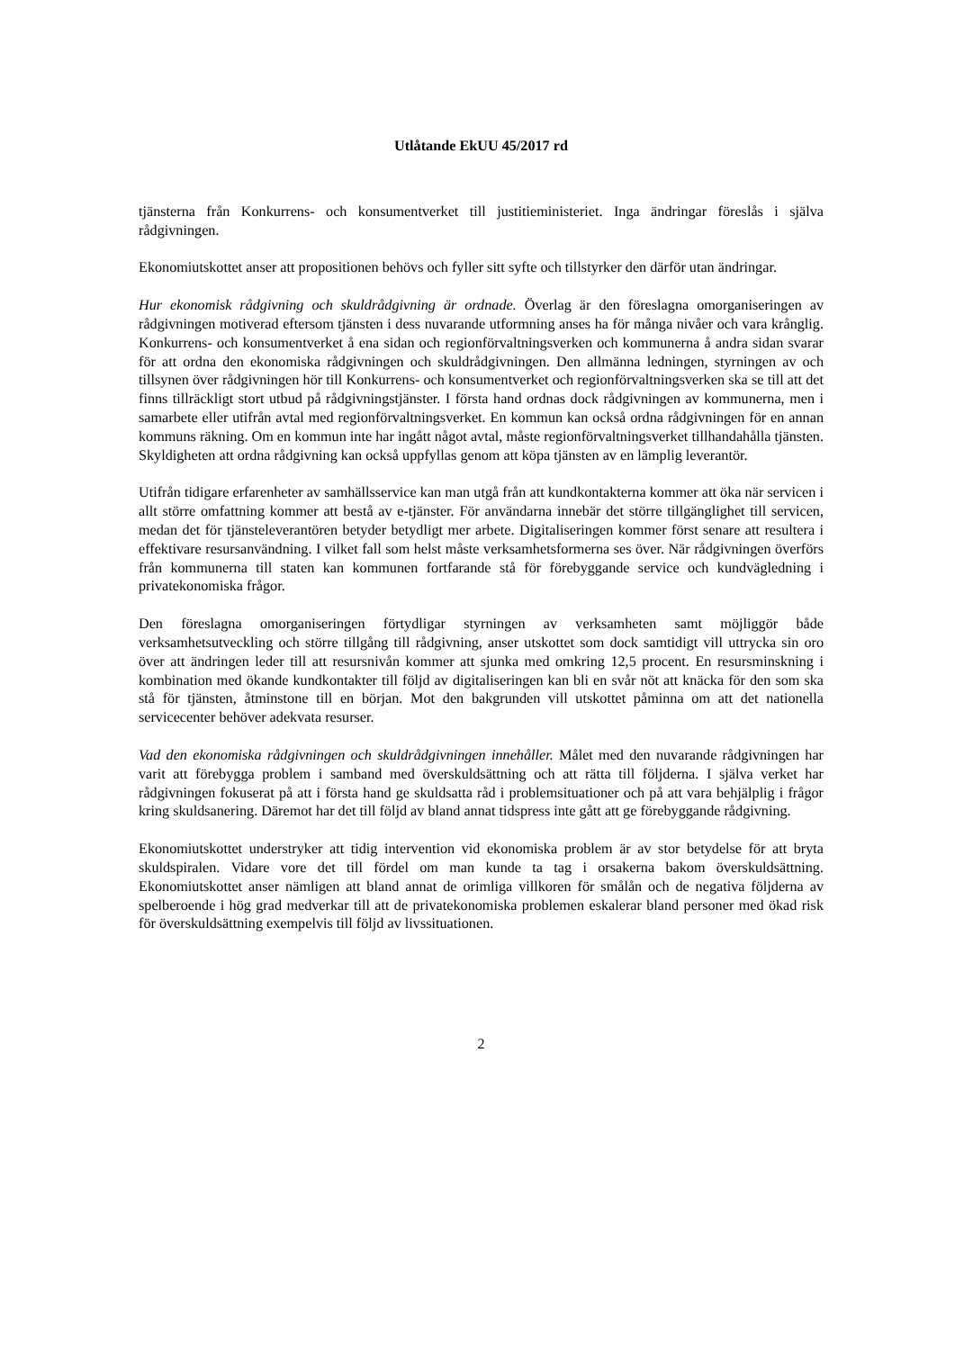Utlåtande EkUU 45/2017 rd
tjänsterna från Konkurrens- och konsumentverket till justitieministeriet. Inga ändringar föreslås i själva rådgivningen.
Ekonomiutskottet anser att propositionen behövs och fyller sitt syfte och tillstyrker den därför utan ändringar.
Hur ekonomisk rådgivning och skuldrådgivning är ordnade. Överlag är den föreslagna omorganiseringen av rådgivningen motiverad eftersom tjänsten i dess nuvarande utformning anses ha för många nivåer och vara krånglig. Konkurrens- och konsumentverket å ena sidan och regionförvaltningsverken och kommunerna å andra sidan svarar för att ordna den ekonomiska rådgivningen och skuldrådgivningen. Den allmänna ledningen, styrningen av och tillsynen över rådgivningen hör till Konkurrens- och konsumentverket och regionförvaltningsverken ska se till att det finns tillräckligt stort utbud på rådgivningstjänster. I första hand ordnas dock rådgivningen av kommunerna, men i samarbete eller utifrån avtal med regionförvaltningsverket. En kommun kan också ordna rådgivningen för en annan kommuns räkning. Om en kommun inte har ingått något avtal, måste regionförvaltningsverket tillhandahålla tjänsten. Skyldigheten att ordna rådgivning kan också uppfyllas genom att köpa tjänsten av en lämplig leverantör.
Utifrån tidigare erfarenheter av samhällsservice kan man utgå från att kundkontakterna kommer att öka när servicen i allt större omfattning kommer att bestå av e-tjänster. För användarna innebär det större tillgänglighet till servicen, medan det för tjänsteleverantören betyder betydligt mer arbete. Digitaliseringen kommer först senare att resultera i effektivare resursanvändning. I vilket fall som helst måste verksamhetsformerna ses över. När rådgivningen överförs från kommunerna till staten kan kommunen fortfarande stå för förebyggande service och kundvägledning i privatekonomiska frågor.
Den föreslagna omorganiseringen förtydligar styrningen av verksamheten samt möjliggör både verksamhetsutveckling och större tillgång till rådgivning, anser utskottet som dock samtidigt vill uttrycka sin oro över att ändringen leder till att resursnivån kommer att sjunka med omkring 12,5 procent. En resursminskning i kombination med ökande kundkontakter till följd av digitaliseringen kan bli en svår nöt att knäcka för den som ska stå för tjänsten, åtminstone till en början. Mot den bakgrunden vill utskottet påminna om att det nationella servicecenter behöver adekvata resurser.
Vad den ekonomiska rådgivningen och skuldrådgivningen innehåller. Målet med den nuvarande rådgivningen har varit att förebygga problem i samband med överskuldsättning och att rätta till följderna. I själva verket har rådgivningen fokuserat på att i första hand ge skuldsatta råd i problemsituationer och på att vara behjälplig i frågor kring skuldsanering. Däremot har det till följd av bland annat tidspress inte gått att ge förebyggande rådgivning.
Ekonomiutskottet understryker att tidig intervention vid ekonomiska problem är av stor betydelse för att bryta skuldspiralen. Vidare vore det till fördel om man kunde ta tag i orsakerna bakom överskuldsättning. Ekonomiutskottet anser nämligen att bland annat de orimliga villkoren för smålån och de negativa följderna av spelberoende i hög grad medverkar till att de privatekonomiska problemen eskalerar bland personer med ökad risk för överskuldsättning exempelvis till följd av livssituationen.
2